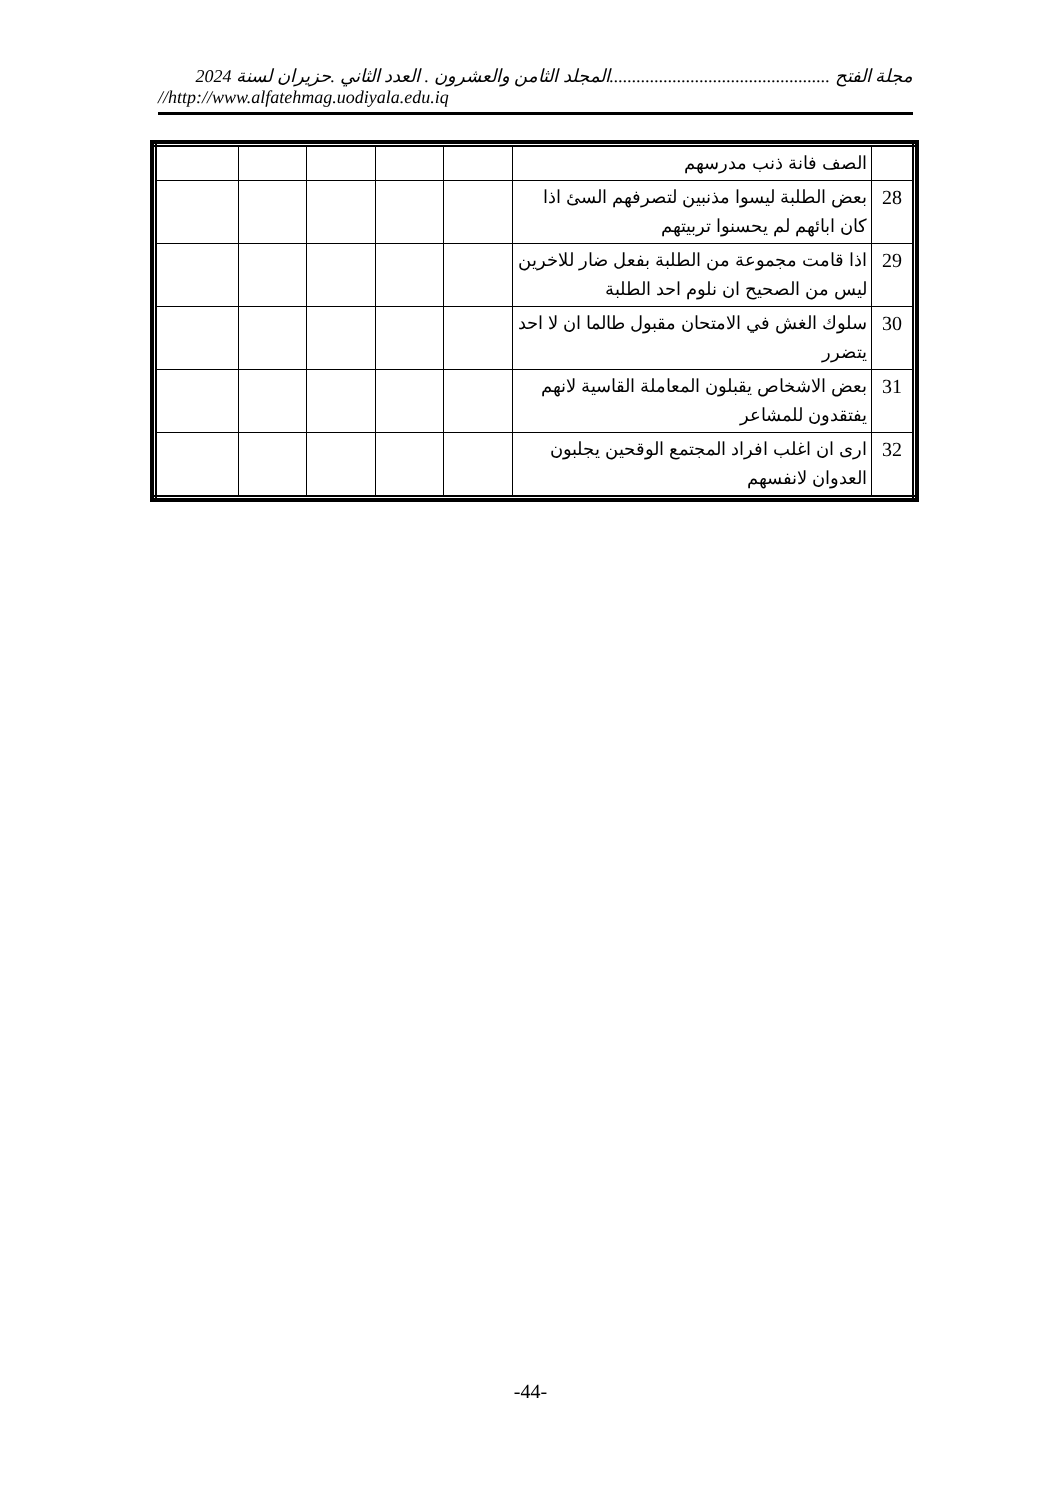مجلة الفتح .................................................المجلد الثامن والعشرون . العدد الثاني .حزيران لسنة 2024
//http://www.alfatehmag.uodiyala.edu.iq
| | الصف فانة ذنب مدرسهم | | | | | |
| 28 | بعض الطلبة ليسوا مذنبين لتصرفهم السئ اذا كان ابائهم لم يحسنوا تربيتهم | | | | | |
| 29 | اذا قامت مجموعة من الطلبة بفعل ضار للاخرين ليس من الصحيح ان نلوم احد الطلبة | | | | | |
| 30 | سلوك الغش في الامتحان مقبول طالما ان لا احد يتضرر | | | | | |
| 31 | بعض الاشخاص يقبلون المعاملة القاسية لانهم يفتقدون للمشاعر | | | | | |
| 32 | ارى ان اغلب افراد المجتمع الوقحين يجلبون العدوان لانفسهم | | | | | |
-44-